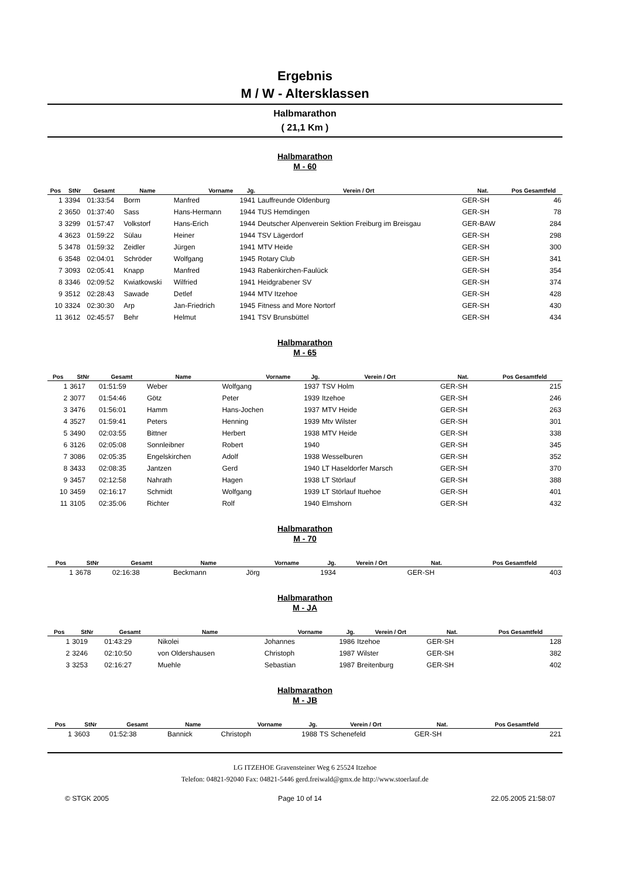Ergebnis
M / W - Altersklassen
Halbmarathon
( 21,1 Km )
Halbmarathon
M - 60
| Pos | StNr | Gesamt | Name | Vorname | Jg. | Verein / Ort | Nat. | Pos Gesamtfeld |
| --- | --- | --- | --- | --- | --- | --- | --- | --- |
| 1 | 3394 | 01:33:54 | Borm | Manfred | 1941 | Lauffreunde Oldenburg | GER-SH | 46 |
| 2 | 3650 | 01:37:40 | Sass | Hans-Hermann | 1944 | TUS Hemdingen | GER-SH | 78 |
| 3 | 3299 | 01:57:47 | Volkstorf | Hans-Erich | 1944 | Deutscher Alpenverein Sektion Freiburg im Breisgau | GER-BAW | 284 |
| 4 | 3623 | 01:59:22 | Sülau | Heiner | 1944 | TSV Lägerdorf | GER-SH | 298 |
| 5 | 3478 | 01:59:32 | Zeidler | Jürgen | 1941 | MTV Heide | GER-SH | 300 |
| 6 | 3548 | 02:04:01 | Schröder | Wolfgang | 1945 | Rotary Club | GER-SH | 341 |
| 7 | 3093 | 02:05:41 | Knapp | Manfred | 1943 | Rabenkirchen-Faulück | GER-SH | 354 |
| 8 | 3346 | 02:09:52 | Kwiatkowski | Wilfried | 1941 | Heidgrabener SV | GER-SH | 374 |
| 9 | 3512 | 02:28:43 | Sawade | Detlef | 1944 | MTV Itzehoe | GER-SH | 428 |
| 10 | 3324 | 02:30:30 | Arp | Jan-Friedrich | 1945 | Fitness and More Nortorf | GER-SH | 430 |
| 11 | 3612 | 02:45:57 | Behr | Helmut | 1941 | TSV Brunsbüttel | GER-SH | 434 |
Halbmarathon
M - 65
| Pos | StNr | Gesamt | Name | Vorname | Jg. | Verein / Ort | Nat. | Pos Gesamtfeld |
| --- | --- | --- | --- | --- | --- | --- | --- | --- |
| 1 | 3617 | 01:51:59 | Weber | Wolfgang | 1937 | TSV Holm | GER-SH | 215 |
| 2 | 3077 | 01:54:46 | Götz | Peter | 1939 | Itzehoe | GER-SH | 246 |
| 3 | 3476 | 01:56:01 | Hamm | Hans-Jochen | 1937 | MTV Heide | GER-SH | 263 |
| 4 | 3527 | 01:59:41 | Peters | Henning | 1939 | Mtv Wilster | GER-SH | 301 |
| 5 | 3490 | 02:03:55 | Bittner | Herbert | 1938 | MTV Heide | GER-SH | 338 |
| 6 | 3126 | 02:05:08 | Sonnleibner | Robert | 1940 | | GER-SH | 345 |
| 7 | 3086 | 02:05:35 | Engelskirchen | Adolf | 1938 | Wesselburen | GER-SH | 352 |
| 8 | 3433 | 02:08:35 | Jantzen | Gerd | 1940 | LT Haseldorfer Marsch | GER-SH | 370 |
| 9 | 3457 | 02:12:58 | Nahrath | Hagen | 1938 | LT Störlauf | GER-SH | 388 |
| 10 | 3459 | 02:16:17 | Schmidt | Wolfgang | 1939 | LT Störlauf Ituehoe | GER-SH | 401 |
| 11 | 3105 | 02:35:06 | Richter | Rolf | 1940 | Elmshorn | GER-SH | 432 |
Halbmarathon
M - 70
| Pos | StNr | Gesamt | Name | Vorname | Jg. | Verein / Ort | Nat. | Pos Gesamtfeld |
| --- | --- | --- | --- | --- | --- | --- | --- | --- |
| 1 | 3678 | 02:16:38 | Beckmann | Jörg | 1934 | | GER-SH | 403 |
Halbmarathon
M - JA
| Pos | StNr | Gesamt | Name | Vorname | Jg. | Verein / Ort | Nat. | Pos Gesamtfeld |
| --- | --- | --- | --- | --- | --- | --- | --- | --- |
| 1 | 3019 | 01:43:29 | Nikolei | Johannes | 1986 | Itzehoe | GER-SH | 128 |
| 2 | 3246 | 02:10:50 | von Oldershausen | Christoph | 1987 | Wilster | GER-SH | 382 |
| 3 | 3253 | 02:16:27 | Muehle | Sebastian | 1987 | Breitenburg | GER-SH | 402 |
Halbmarathon
M - JB
| Pos | StNr | Gesamt | Name | Vorname | Jg. | Verein / Ort | Nat. | Pos Gesamtfeld |
| --- | --- | --- | --- | --- | --- | --- | --- | --- |
| 1 | 3603 | 01:52:38 | Bannick | Christoph | 1988 | TS Schenefeld | GER-SH | 221 |
LG ITZEHOE Gravensteiner Weg 6 25524 Itzehoe
Telefon: 04821-92040 Fax: 04821-5446 gerd.freiwald@gmx.de http://www.stoerlauf.de
© STGK 2005 Page 10 of 14 22.05.2005 21:58:07